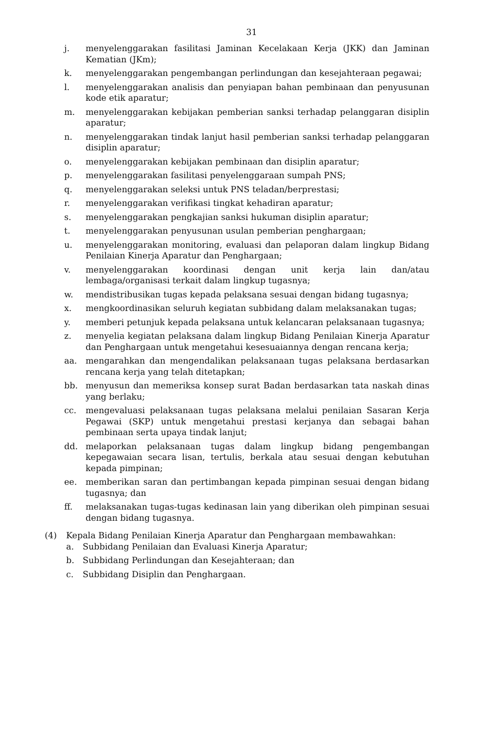31
j. menyelenggarakan fasilitasi Jaminan Kecelakaan Kerja (JKK) dan Jaminan Kematian (JKm);
k. menyelenggarakan pengembangan perlindungan dan kesejahteraan pegawai;
l. menyelenggarakan analisis dan penyiapan bahan pembinaan dan penyusunan kode etik aparatur;
m. menyelenggarakan kebijakan pemberian sanksi terhadap pelanggaran disiplin aparatur;
n. menyelenggarakan tindak lanjut hasil pemberian sanksi terhadap pelanggaran disiplin aparatur;
o. menyelenggarakan kebijakan pembinaan dan disiplin aparatur;
p. menyelenggarakan fasilitasi penyelenggaraan sumpah PNS;
q. menyelenggarakan seleksi untuk PNS teladan/berprestasi;
r. menyelenggarakan verifikasi tingkat kehadiran aparatur;
s. menyelenggarakan pengkajian sanksi hukuman disiplin aparatur;
t. menyelenggarakan penyusunan usulan pemberian penghargaan;
u. menyelenggarakan monitoring, evaluasi dan pelaporan dalam lingkup Bidang Penilaian Kinerja Aparatur dan Penghargaan;
v. menyelenggarakan koordinasi dengan unit kerja lain dan/atau lembaga/organisasi terkait dalam lingkup tugasnya;
w. mendistribusikan tugas kepada pelaksana sesuai dengan bidang tugasnya;
x. mengkoordinasikan seluruh kegiatan subbidang dalam melaksanakan tugas;
y. memberi petunjuk kepada pelaksana untuk kelancaran pelaksanaan tugasnya;
z. menyelia kegiatan pelaksana dalam lingkup Bidang Penilaian Kinerja Aparatur dan Penghargaan untuk mengetahui kesesuaiannya dengan rencana kerja;
aa. mengarahkan dan mengendalikan pelaksanaan tugas pelaksana berdasarkan rencana kerja yang telah ditetapkan;
bb. menyusun dan memeriksa konsep surat Badan berdasarkan tata naskah dinas yang berlaku;
cc. mengevaluasi pelaksanaan tugas pelaksana melalui penilaian Sasaran Kerja Pegawai (SKP) untuk mengetahui prestasi kerjanya dan sebagai bahan pembinaan serta upaya tindak lanjut;
dd. melaporkan pelaksanaan tugas dalam lingkup bidang pengembangan kepegawaian secara lisan, tertulis, berkala atau sesuai dengan kebutuhan kepada pimpinan;
ee. memberikan saran dan pertimbangan kepada pimpinan sesuai dengan bidang tugasnya; dan
ff. melaksanakan tugas-tugas kedinasan lain yang diberikan oleh pimpinan sesuai dengan bidang tugasnya.
(4) Kepala Bidang Penilaian Kinerja Aparatur dan Penghargaan membawahkan:
a. Subbidang Penilaian dan Evaluasi Kinerja Aparatur;
b. Subbidang Perlindungan dan Kesejahteraan; dan
c. Subbidang Disiplin dan Penghargaan.